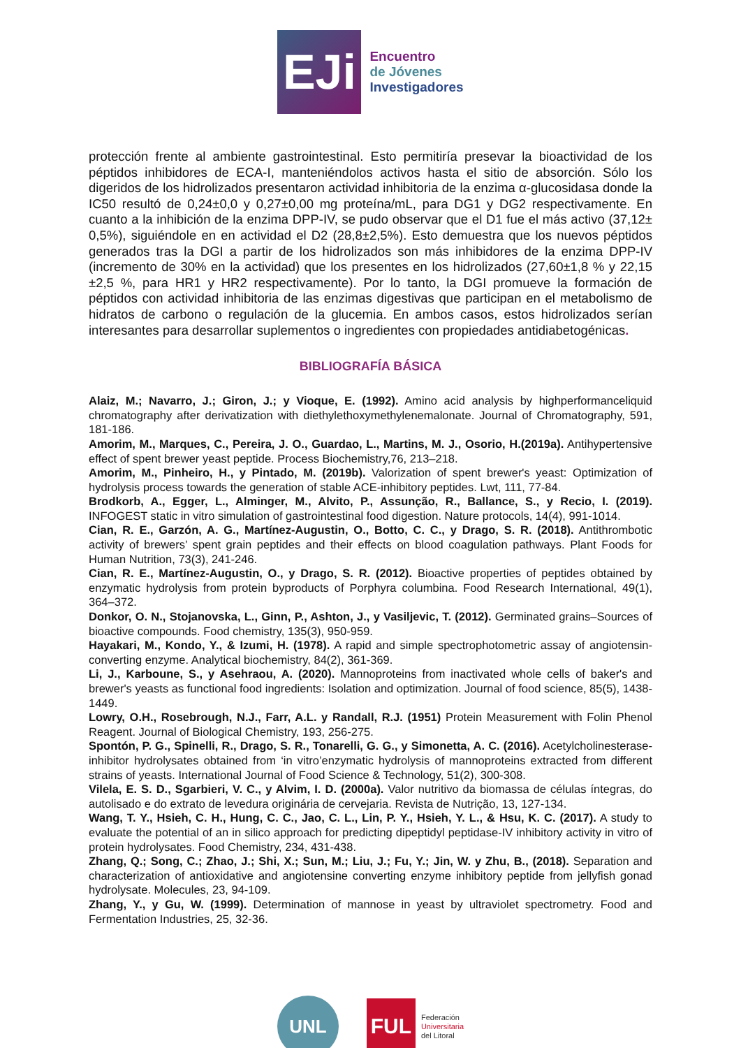EJi
Encuentro
de Jóvenes
Investigadores
protección frente al ambiente gastrointestinal. Esto permitiría presevar la bioactividad de los péptidos inhibidores de ECA-I, manteniéndolos activos hasta el sitio de absorción. Sólo los digeridos de los hidrolizados presentaron actividad inhibitoria de la enzima α-glucosidasa donde la IC50 resultó de 0,24±0,0 y 0,27±0,00 mg proteína/mL, para DG1 y DG2 respectivamente. En cuanto a la inhibición de la enzima DPP-IV, se pudo observar que el D1 fue el más activo (37,12± 0,5%), siguiéndole en en actividad el D2 (28,8±2,5%). Esto demuestra que los nuevos péptidos generados tras la DGI a partir de los hidrolizados son más inhibidores de la enzima DPP-IV (incremento de 30% en la actividad) que los presentes en los hidrolizados (27,60±1,8 % y 22,15 ±2,5 %, para HR1 y HR2 respectivamente). Por lo tanto, la DGI promueve la formación de péptidos con actividad inhibitoria de las enzimas digestivas que participan en el metabolismo de hidratos de carbono o regulación de la glucemia. En ambos casos, estos hidrolizados serían interesantes para desarrollar suplementos o ingredientes con propiedades antidiabetogénicas.
BIBLIOGRAFÍA BÁSICA
Alaiz, M.; Navarro, J.; Giron, J.; y Vioque, E. (1992). Amino acid analysis by highperformanceliquid chromatography after derivatization with diethylethoxymethylenemalonate. Journal of Chromatography, 591, 181-186.
Amorim, M., Marques, C., Pereira, J. O., Guardao, L., Martins, M. J., Osorio, H.(2019a). Antihypertensive effect of spent brewer yeast peptide. Process Biochemistry,76, 213–218.
Amorim, M., Pinheiro, H., y Pintado, M. (2019b). Valorization of spent brewer's yeast: Optimization of hydrolysis process towards the generation of stable ACE-inhibitory peptides. Lwt, 111, 77-84.
Brodkorb, A., Egger, L., Alminger, M., Alvito, P., Assunção, R., Ballance, S., y Recio, I. (2019). INFOGEST static in vitro simulation of gastrointestinal food digestion. Nature protocols, 14(4), 991-1014.
Cian, R. E., Garzón, A. G., Martínez-Augustin, O., Botto, C. C., y Drago, S. R. (2018). Antithrombotic activity of brewers’ spent grain peptides and their effects on blood coagulation pathways. Plant Foods for Human Nutrition, 73(3), 241-246.
Cian, R. E., Martínez-Augustin, O., y Drago, S. R. (2012). Bioactive properties of peptides obtained by enzymatic hydrolysis from protein byproducts of Porphyra columbina. Food Research International, 49(1), 364–372.
Donkor, O. N., Stojanovska, L., Ginn, P., Ashton, J., y Vasiljevic, T. (2012). Germinated grains–Sources of bioactive compounds. Food chemistry, 135(3), 950-959.
Hayakari, M., Kondo, Y., & Izumi, H. (1978). A rapid and simple spectrophotometric assay of angiotensin-converting enzyme. Analytical biochemistry, 84(2), 361-369.
Li, J., Karboune, S., y Asehraou, A. (2020). Mannoproteins from inactivated whole cells of baker's and brewer's yeasts as functional food ingredients: Isolation and optimization. Journal of food science, 85(5), 1438-1449.
Lowry, O.H., Rosebrough, N.J., Farr, A.L. y Randall, R.J. (1951) Protein Measurement with Folin Phenol Reagent. Journal of Biological Chemistry, 193, 256-275.
Spontón, P. G., Spinelli, R., Drago, S. R., Tonarelli, G. G., y Simonetta, A. C. (2016). Acetylcholinesterase-inhibitor hydrolysates obtained from ‘in vitro’enzymatic hydrolysis of mannoproteins extracted from different strains of yeasts. International Journal of Food Science & Technology, 51(2), 300-308.
Vilela, E. S. D., Sgarbieri, V. C., y Alvim, I. D. (2000a). Valor nutritivo da biomassa de células íntegras, do autolisado e do extrato de levedura originária de cervejaria. Revista de Nutrição, 13, 127-134.
Wang, T. Y., Hsieh, C. H., Hung, C. C., Jao, C. L., Lin, P. Y., Hsieh, Y. L., & Hsu, K. C. (2017). A study to evaluate the potential of an in silico approach for predicting dipeptidyl peptidase-IV inhibitory activity in vitro of protein hydrolysates. Food Chemistry, 234, 431-438.
Zhang, Q.; Song, C.; Zhao, J.; Shi, X.; Sun, M.; Liu, J.; Fu, Y.; Jin, W. y Zhu, B., (2018). Separation and characterization of antioxidative and angiotensine converting enzyme inhibitory peptide from jellyfish gonad hydrolysate. Molecules, 23, 94-109.
Zhang, Y., y Gu, W. (1999). Determination of mannose in yeast by ultraviolet spectrometry. Food and Fermentation Industries, 25, 32-36.
UNL
FUL
Federación
Universitaria
del Litoral